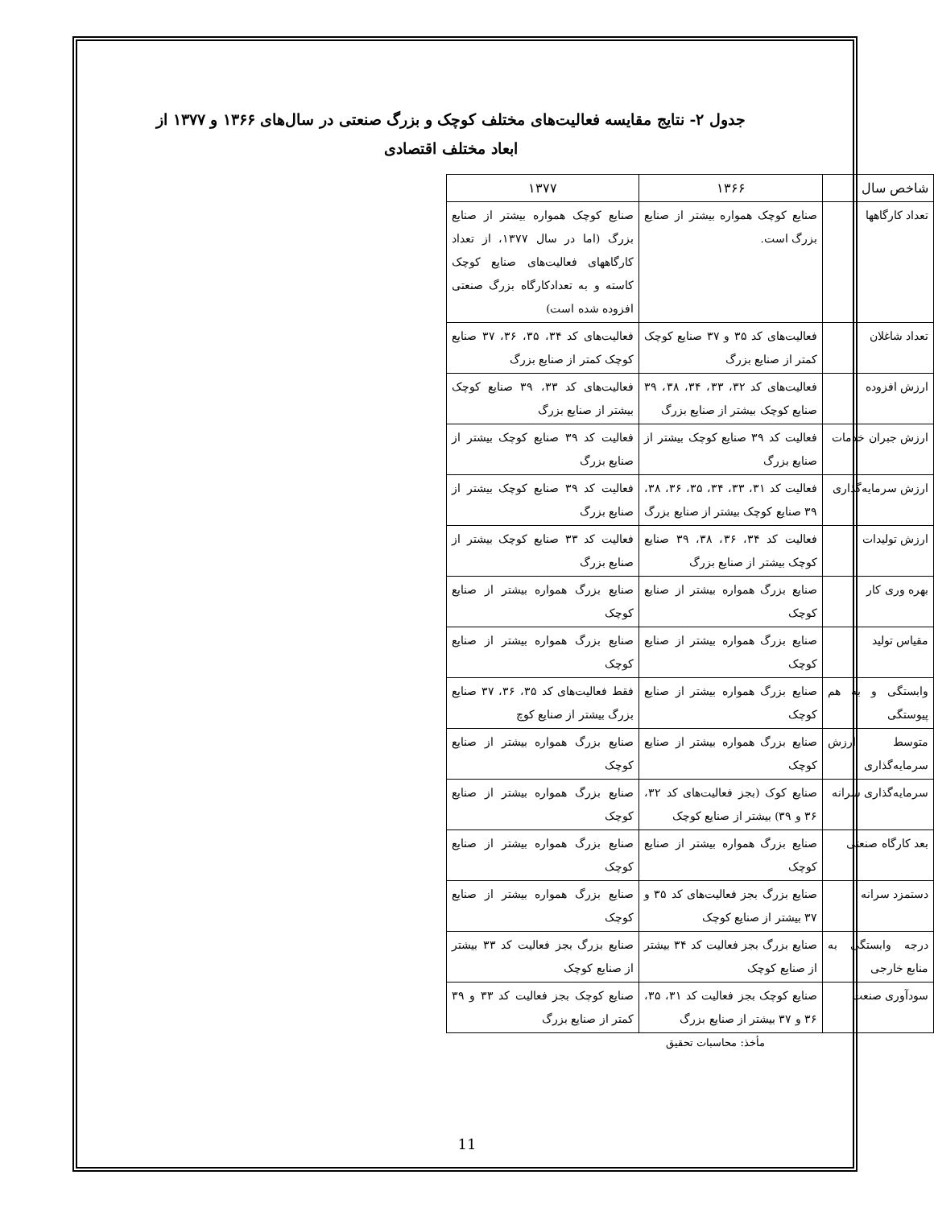جدول ۲- نتایج مقایسه فعالیت‌های مختلف کوچک و بزرگ صنعتی در سال‌های ۱۳۶۶ و ۱۳۷۷ از ابعاد مختلف اقتصادی
| شاخص سال | ۱۳۶۶ | ۱۳۷۷ |
| --- | --- | --- |
| تعداد کارگاهها | صنایع کوچک همواره بیشتر از صنایع بزرگ است. | صنایع کوچک همواره بیشتر از صنایع بزرگ (اما در سال ۱۳۷۷، از تعداد کارگاههای فعالیت‌های صنایع کوچک کاسته و به تعدادکارگاه بزرگ صنعتی افزوده شده است) |
| تعداد شاغلان | فعالیت‌های کد ۳۵ و ۳۷ صنایع کوچک کمتر از صنایع بزرگ | فعالیت‌های کد ۳۴، ۳۵، ۳۶، ۳۷ صنایع کوچک کمتر از صنایع بزرگ |
| ارزش افزوده | فعالیت‌های کد ۳۲، ۳۳، ۳۴، ۳۸، ۳۹ صنایع کوچک بیشتر از صنایع بزرگ | فعالیت‌های کد ۳۳، ۳۹ صنایع کوچک بیشتر از صنایع بزرگ |
| ارزش جبران خدمات | فعالیت کد ۳۹ صنایع کوچک بیشتر از صنایع بزرگ | فعالیت کد ۳۹ صنایع کوچک بیشتر از صنایع بزرگ |
| ارزش سرمایه‌گذاری | فعالیت کد ۳۱، ۳۳، ۳۴، ۳۵، ۳۶، ۳۸، ۳۹ صنایع کوچک بیشتر از صنایع بزرگ | فعالیت کد ۳۹ صنایع کوچک بیشتر از صنایع بزرگ |
| ارزش تولیدات | فعالیت کد ۳۴، ۳۶، ۳۸، ۳۹ صنایع کوچک بیشتر از صنایع بزرگ | فعالیت کد ۳۳ صنایع کوچک بیشتر از صنایع بزرگ |
| بهره وری کار | صنایع بزرگ همواره بیشتر از صنایع کوچک | صنایع بزرگ همواره بیشتر از صنایع کوچک |
| مقیاس تولید | صنایع بزرگ همواره بیشتر از صنایع کوچک | صنایع بزرگ همواره بیشتر از صنایع کوچک |
| وابستگی و به هم پیوستگی | صنایع بزرگ همواره بیشتر از صنایع کوچک | فقط فعالیت‌های کد ۳۵، ۳۶، ۳۷ صنایع بزرگ بیشتر از صنایع کوچ |
| متوسط ارزش سرمایه‌گذاری | صنایع بزرگ همواره بیشتر از صنایع کوچک | صنایع بزرگ همواره بیشتر از صنایع کوچک |
| سرمایه‌گذاری سرانه | صنایع کوک (بجز فعالیت‌های کد ۳۲، ۳۶ و ۳۹) بیشتر از صنایع کوچک | صنایع بزرگ همواره بیشتر از صنایع کوچک |
| بعد کارگاه صنعتی | صنایع بزرگ همواره بیشتر از صنایع کوچک | صنایع بزرگ همواره بیشتر از صنایع کوچک |
| دستمزد سرانه | صنایع بزرگ بجز فعالیت‌های کد ۳۵ و ۳۷ بیشتر از صنایع کوچک | صنایع بزرگ همواره بیشتر از صنایع کوچک |
| درجه وابستگی به منابع خارجی | صنایع بزرگ بجز فعالیت کد ۳۴ بیشتر از صنایع کوچک | صنایع بزرگ بجز فعالیت کد ۳۳ بیشتر از صنایع کوچک |
| سودآوری صنعت | صنایع کوچک بجز فعالیت کد ۳۱، ۳۵، ۳۶ و ۳۷ بیشتر از صنایع بزرگ | صنایع کوچک بجز فعالیت کد ۳۳ و ۳۹ کمتر از صنایع بزرگ |
مأخذ: محاسبات تحقیق
11